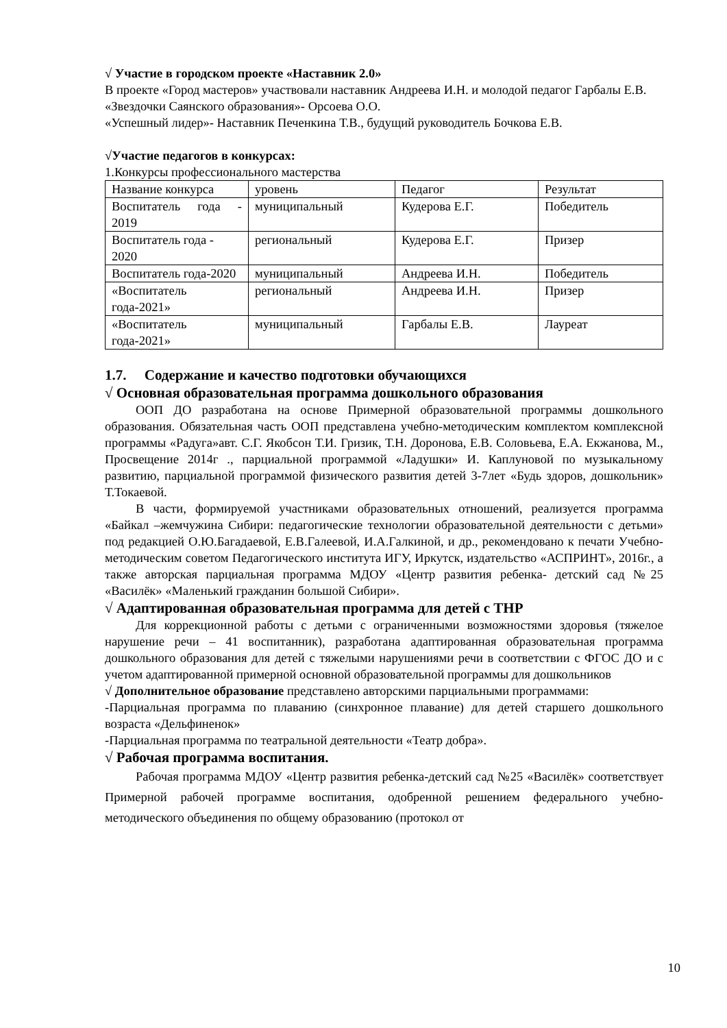√ Участие в городском проекте «Наставник 2.0»
В проекте «Город мастеров» участвовали наставник Андреева И.Н. и молодой педагог Гарбалы Е.В.
«Звездочки Саянского образования»- Орсоева О.О.
«Успешный лидер»- Наставник Печенкина Т.В., будущий руководитель Бочкова Е.В.
√Участие педагогов в конкурсах:
1.Конкурсы профессионального мастерства
| Название конкурса | уровень | Педагог | Результат |
| Воспитатель года - 2019 | муниципальный | Кудерова Е.Г. | Победитель |
| Воспитатель года - 2020 | региональный | Кудерова Е.Г. | Призер |
| Воспитатель года-2020 | муниципальный | Андреева И.Н. | Победитель |
| «Воспитатель года-2021» | региональный | Андреева И.Н. | Призер |
| «Воспитатель года-2021» | муниципальный | Гарбалы Е.В. | Лауреат |
1.7. Содержание и качество подготовки обучающихся
√ Основная образовательная программа дошкольного образования
ООП ДО разработана на основе Примерной образовательной программы дошкольного образования. Обязательная часть ООП представлена учебно-методическим комплектом комплексной программы «Радуга»авт. С.Г. Якобсон Т.И. Гризик, Т.Н. Доронова, Е.В. Соловьева, Е.А. Екжанова, М., Просвещение 2014г ., парциальной программой «Ладушки» И. Каплуновой по музыкальному развитию, парциальной программой физического развития детей 3-7лет «Будь здоров, дошкольник» Т.Токаевой.
В части, формируемой участниками образовательных отношений, реализуется программа «Байкал –жемчужина Сибири: педагогические технологии образовательной деятельности с детьми» под редакцией О.Ю.Багадаевой, Е.В.Галеевой, И.А.Галкиной, и др., рекомендовано к печати Учебно-методическим советом Педагогического института ИГУ, Иркутск, издательство «АСПРИНТ», 2016г., а также авторская парциальная программа МДОУ «Центр развития ребенка- детский сад №25 «Василёк» «Маленький гражданин большой Сибири».
√ Адаптированная образовательная программа для детей с ТНР
Для коррекционной работы с детьми с ограниченными возможностями здоровья (тяжелое нарушение речи – 41 воспитанник), разработана адаптированная образовательная программа дошкольного образования для детей с тяжелыми нарушениями речи в соответствии с ФГОС ДО и с учетом адаптированной примерной основной образовательной программы для дошкольников
√ Дополнительное образование представлено авторскими парциальными программами:
-Парциальная программа по плаванию (синхронное плавание) для детей старшего дошкольного возраста «Дельфиненок»
-Парциальная программа по театральной деятельности «Театр добра».
√ Рабочая программа воспитания.
Рабочая программа МДОУ «Центр развития ребенка-детский сад №25 «Василёк» соответствует Примерной рабочей программе воспитания, одобренной решением федерального учебно-методического объединения по общему образованию (протокол от
10